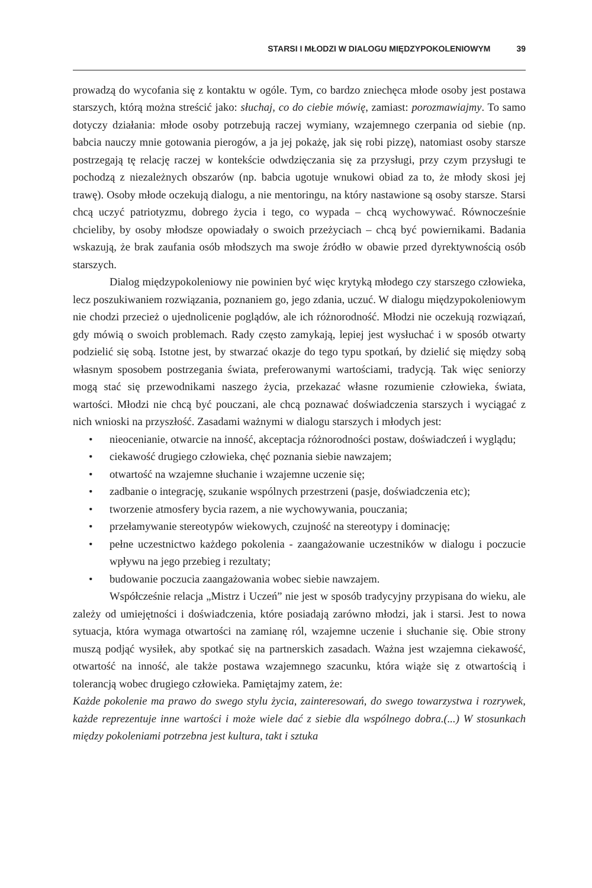STARSI I MŁODZI W DIALOGU MIĘDZYPOKOLENIOWYM 39
prowadzą do wycofania się z kontaktu w ogóle. Tym, co bardzo zniechęca młode osoby jest postawa starszych, którą można streścić jako: słuchaj, co do ciebie mówię, zamiast: porozmawiajmy. To samo dotyczy działania: młode osoby potrzebują raczej wymiany, wzajemnego czerpania od siebie (np. babcia nauczy mnie gotowania pierogów, a ja jej pokażę, jak się robi pizzę), natomiast osoby starsze postrzegają tę relację raczej w kontekście odwdzięczania się za przysługi, przy czym przysługi te pochodzą z niezależnych obszarów (np. babcia ugotuje wnukowi obiad za to, że młody skosi jej trawę). Osoby młode oczekują dialogu, a nie mentoringu, na który nastawione są osoby starsze. Starsi chcą uczyć patriotyzmu, dobrego życia i tego, co wypada – chcą wychowywać. Równocześnie chcieliby, by osoby młodsze opowiadały o swoich przeżyciach – chcą być powiernikami. Badania wskazują, że brak zaufania osób młodszych ma swoje źródło w obawie przed dyrektywnością osób starszych.
Dialog międzypokoleniowy nie powinien być więc krytyką młodego czy starszego człowieka, lecz poszukiwaniem rozwiązania, poznaniem go, jego zdania, uczuć. W dialogu międzypokoleniowym nie chodzi przecież o ujednolicenie poglądów, ale ich różnorodność. Młodzi nie oczekują rozwiązań, gdy mówią o swoich problemach. Rady często zamykają, lepiej jest wysłuchać i w sposób otwarty podzielić się sobą. Istotne jest, by stwarzać okazje do tego typu spotkań, by dzielić się między sobą własnym sposobem postrzegania świata, preferowanymi wartościami, tradycją. Tak więc seniorzy mogą stać się przewodnikami naszego życia, przekazać własne rozumienie człowieka, świata, wartości. Młodzi nie chcą być pouczani, ale chcą poznawać doświadczenia starszych i wyciągać z nich wnioski na przyszłość. Zasadami ważnymi w dialogu starszych i młodych jest:
• nieocenianie, otwarcie na inność, akceptacja różnorodności postaw, doświadczeń i wyglądu;
• ciekawość drugiego człowieka, chęć poznania siebie nawzajem;
• otwartość na wzajemne słuchanie i wzajemne uczenie się;
• zadbanie o integrację, szukanie wspólnych przestrzeni (pasje, doświadczenia etc);
• tworzenie atmosfery bycia razem, a nie wychowywania, pouczania;
• przełamywanie stereotypów wiekowych, czujność na stereotypy i dominację;
• pełne uczestnictwo każdego pokolenia - zaangażowanie uczestników w dialogu i poczucie wpływu na jego przebieg i rezultaty;
• budowanie poczucia zaangażowania wobec siebie nawzajem.
Współcześnie relacja „Mistrz i Uczeń” nie jest w sposób tradycyjny przypisana do wieku, ale zależy od umiejętności i doświadczenia, które posiadają zarówno młodzi, jak i starsi. Jest to nowa sytuacja, która wymaga otwartości na zamianę ról, wzajemne uczenie i słuchanie się. Obie strony muszą podjąć wysiłek, aby spotkać się na partnerskich zasadach. Ważna jest wzajemna ciekawość, otwartość na inność, ale także postawa wzajemnego szacunku, która wiąże się z otwartością i tolerancją wobec drugiego człowieka. Pamiętajmy zatem, że:
Każde pokolenie ma prawo do swego stylu życia, zainteresowań, do swego towarzystwa i rozrywek, każde reprezentuje inne wartości i może wiele dać z siebie dla wspólnego dobra.(...) W stosunkach między pokoleniami potrzebna jest kultura, takt i sztuka